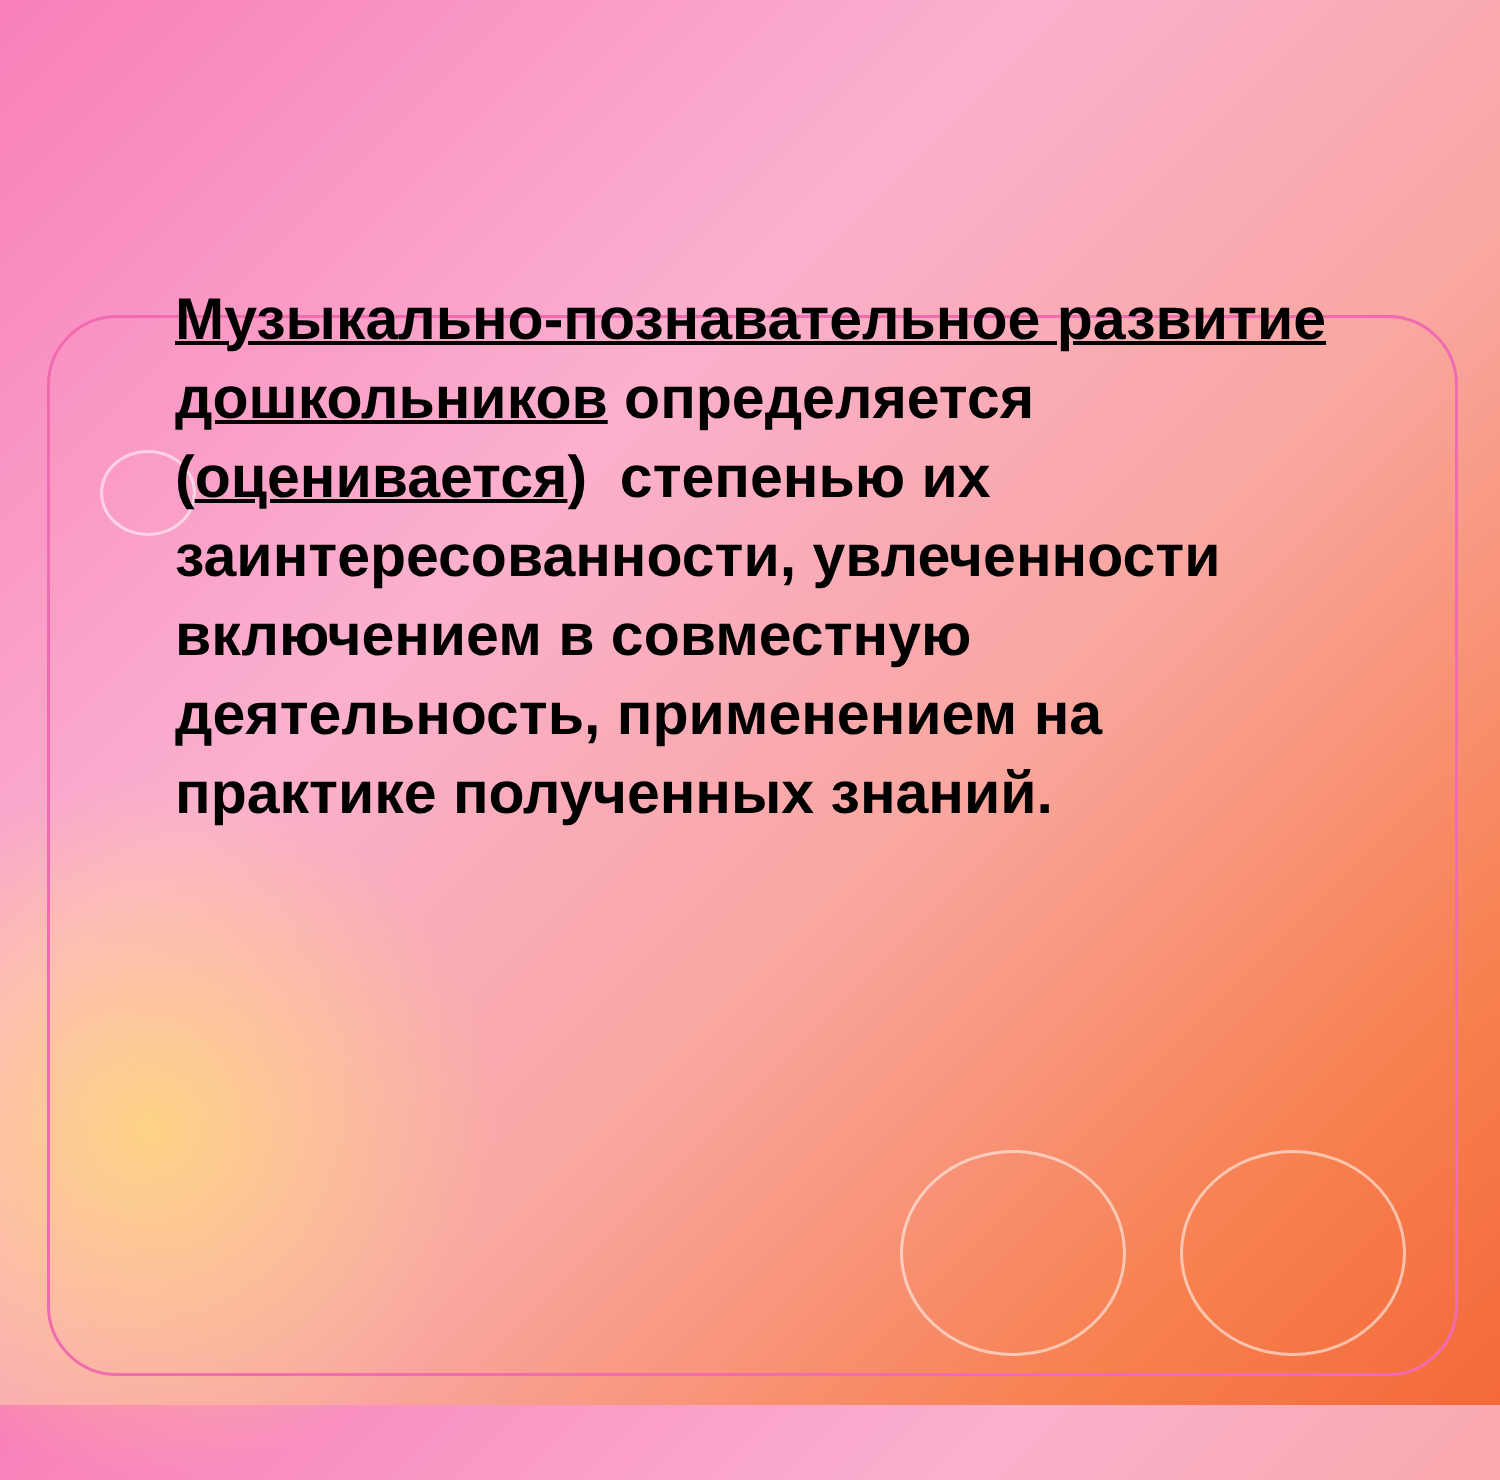Музыкально-познавательное развитие дошкольников определяется
(оценивается) степенью их заинтересованности, увлеченности включением в совместную деятельность, применением на практике полученных знаний.